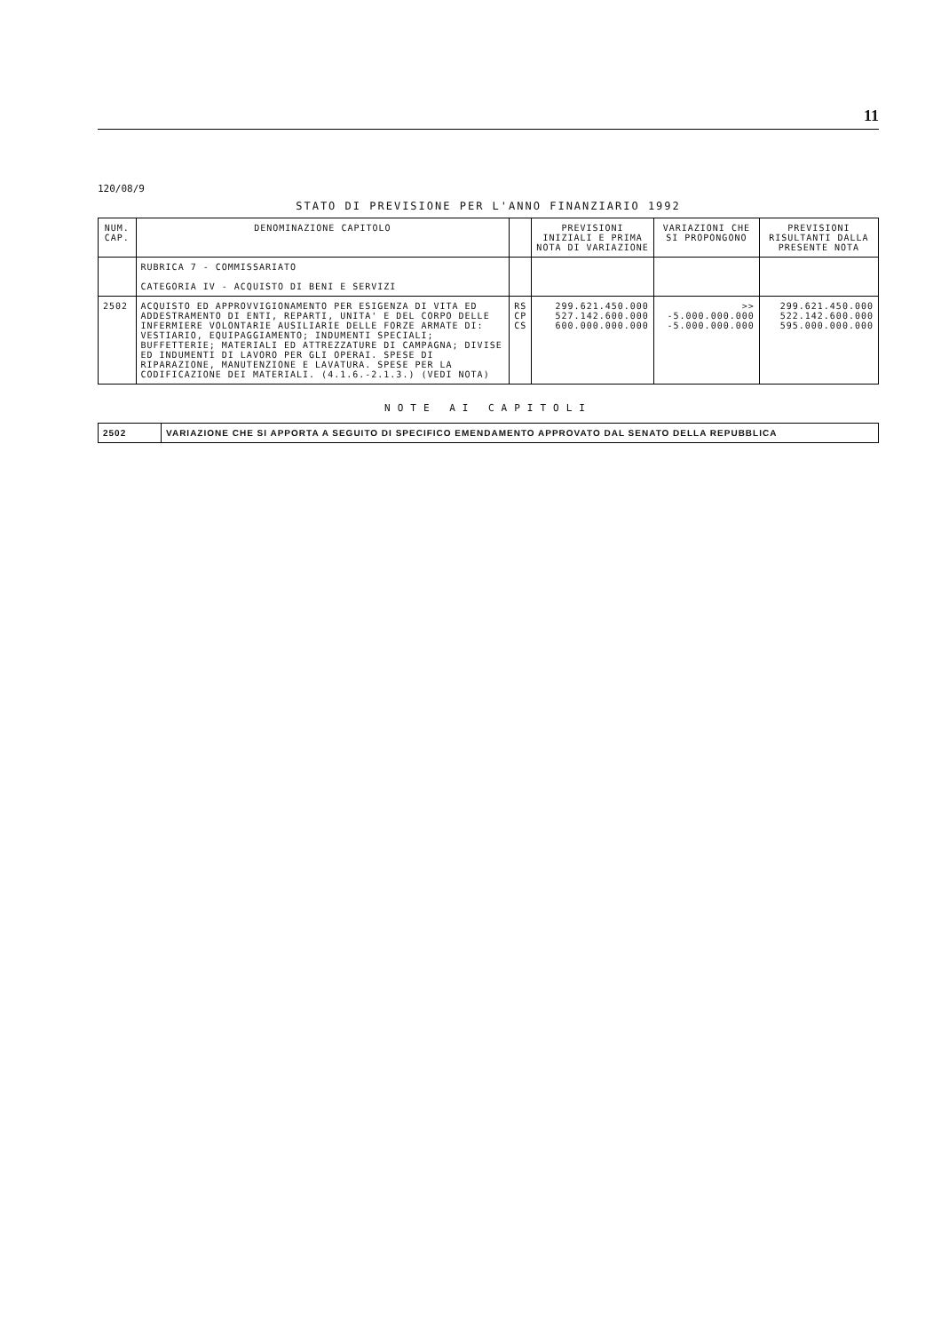11
120/08/9
STATO DI PREVISIONE PER L'ANNO FINANZIARIO 1992
| NUM. CAP. | DENOMINAZIONE CAPITOLO | | PREVISIONI INIZIALI E PRIMA NOTA DI VARIAZIONE | VARIAZIONI CHE SI PROPONGONO | PREVISIONI RISULTANTI DALLA PRESENTE NOTA |
| --- | --- | --- | --- | --- | --- |
| | RUBRICA 7 - COMMISSARIATO CATEGORIA IV - ACQUISTO DI BENI E SERVIZI | | | | |
| 2502 | ACQUISTO ED APPROVVIGIONAMENTO PER ESIGENZA DI VITA ED ADDESTRAMENTO DI ENTI, REPARTI, UNITA' E DEL CORPO DELLE INFERMIERE VOLONTARIE AUSILIARIE DELLE FORZE ARMATE DI: VESTIARIO, EQUIPAGGIAMENTO; INDUMENTI SPECIALI; BUFFETTERIE; MATERIALI ED ATTREZZATURE DI CAMPAGNA; DIVISE ED INDUMENTI DI LAVORO PER GLI OPERAI. SPESE DI RIPARAZIONE, MANUTENZIONE E LAVATURA. SPESE PER LA CODIFICAZIONE DEI MATERIALI. (4.1.6.-2.1.3.) (VEDI NOTA) | RS CP CS | 299.621.450.000 527.142.600.000 600.000.000.000 | >> -5.000.000.000 -5.000.000.000 | 299.621.450.000 522.142.600.000 595.000.000.000 |
NOTE AI CAPITOLI
| 2502 | VARIAZIONE CHE SI APPORTA A SEGUITO DI SPECIFICO EMENDAMENTO APPROVATO DAL SENATO DELLA REPUBBLICA |